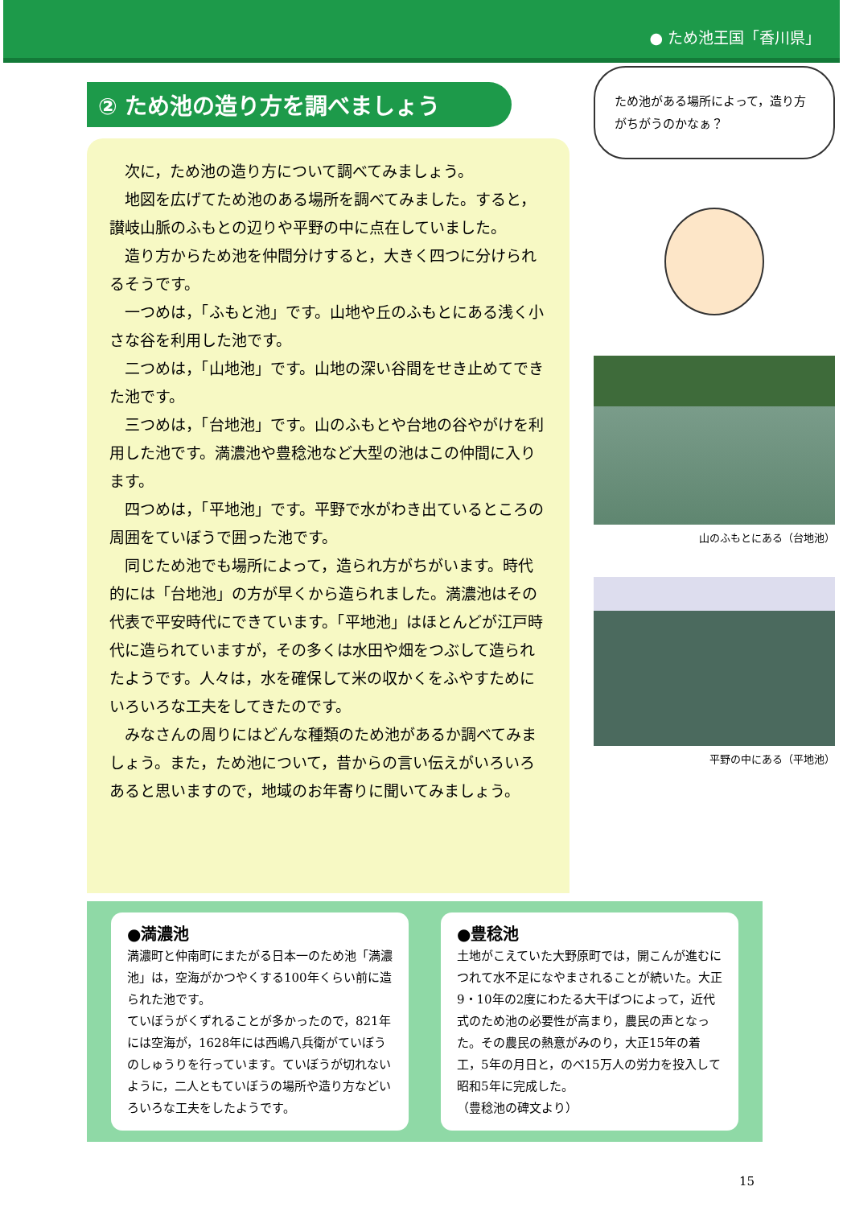● ため池王国「香川県」
② ため池の造り方を調べましょう
次に，ため池の造り方について調べてみましょう。
地図を広げてため池のある場所を調べてみました。すると，讃岐山脈のふもとの辺りや平野の中に点在していました。
造り方からため池を仲間分けすると，大きく四つに分けられるそうです。
一つめは，「ふもと池」です。山地や丘のふもとにある浅く小さな谷を利用した池です。
二つめは，「山地池」です。山地の深い谷間をせき止めてできた池です。
三つめは，「台地池」です。山のふもとや台地の谷やがけを利用した池です。満濃池や豊稔池など大型の池はこの仲間に入ります。
四つめは，「平地池」です。平野で水がわき出ているところの周囲をていぼうで囲った池です。
同じため池でも場所によって，造られ方がちがいます。時代的には「台地池」の方が早くから造られました。満濃池はその代表で平安時代にできています。「平地池」はほとんどが江戸時代に造られていますが，その多くは水田や畑をつぶして造られたようです。人々は，水を確保して米の収かくをふやすためにいろいろな工夫をしてきたのです。
みなさんの周りにはどんな種類のため池があるか調べてみましょう。また，ため池について，昔からの言い伝えがいろいろあると思いますので，地域のお年寄りに聞いてみましょう。
ため池がある場所によって，造り方がちがうのかなぁ？
山のふもとにある（台地池）
平野の中にある（平地池）
●満濃池
満濃町と仲南町にまたがる日本一のため池「満濃池」は，空海がかつやくする100年くらい前に造られた池です。
ていぼうがくずれることが多かったので，821年には空海が，1628年には西嶋八兵衛がていぼうのしゅうりを行っています。ていぼうが切れないように，二人ともていぼうの場所や造り方などいろいろな工夫をしたようです。
●豊稔池
土地がこえていた大野原町では，開こんが進むにつれて水不足になやまされることが続いた。大正9・10年の2度にわたる大干ばつによって，近代式のため池の必要性が高まり，農民の声となった。その農民の熱意がみのり，大正15年の着工，5年の月日と，のべ15万人の労力を投入して昭和5年に完成した。
（豊稔池の碑文より）
15